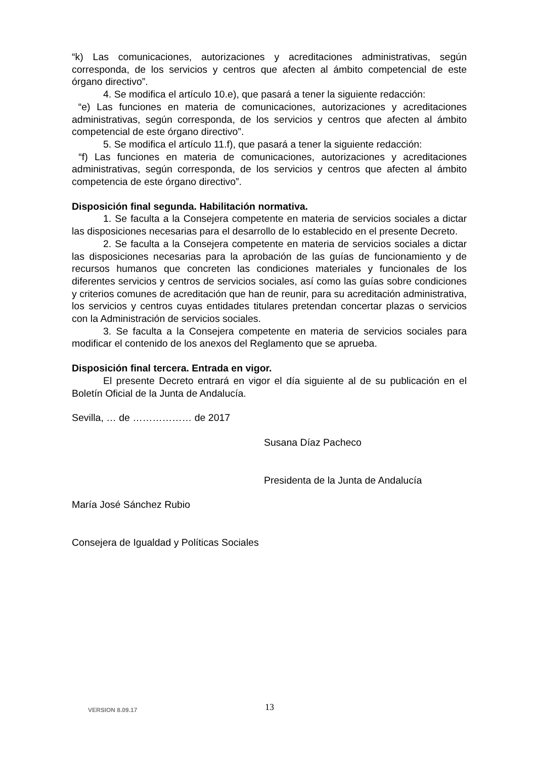“k) Las comunicaciones, autorizaciones y acreditaciones administrativas, según corresponda, de los servicios y centros que afecten al ámbito competencial de este órgano directivo”.
4. Se modifica el artículo 10.e), que pasará a tener la siguiente redacción:
“e) Las funciones en materia de comunicaciones, autorizaciones y acreditaciones administrativas, según corresponda, de los servicios y centros que afecten al ámbito competencial de este órgano directivo”.
5. Se modifica el artículo 11.f), que pasará a tener la siguiente redacción:
“f) Las funciones en materia de comunicaciones, autorizaciones y acreditaciones administrativas, según corresponda, de los servicios y centros que afecten al ámbito competencia de este órgano directivo”.
Disposición final segunda. Habilitación normativa.
1. Se faculta a la Consejera competente en materia de servicios sociales a dictar las disposiciones necesarias para el desarrollo de lo establecido en el presente Decreto.
2. Se faculta a la Consejera competente en materia de servicios sociales a dictar las disposiciones necesarias para la aprobación de las guías de funcionamiento y de recursos humanos que concreten las condiciones materiales y funcionales de los diferentes servicios y centros de servicios sociales, así como las guías sobre condiciones y criterios comunes de acreditación que han de reunir, para su acreditación administrativa, los servicios y centros cuyas entidades titulares pretendan concertar plazas o servicios con la Administración de servicios sociales.
3. Se faculta a la Consejera competente en materia de servicios sociales para modificar el contenido de los anexos del Reglamento que se aprueba.
Disposición final tercera. Entrada en vigor.
El presente Decreto entrará en vigor el día siguiente al de su publicación en el Boletín Oficial de la Junta de Andalucía.
Sevilla, … de ……………… de 2017
Susana Díaz Pacheco
Presidenta de la Junta de Andalucía
María José Sánchez Rubio
Consejera de Igualdad y Políticas Sociales
VERSION 8.09.17 13